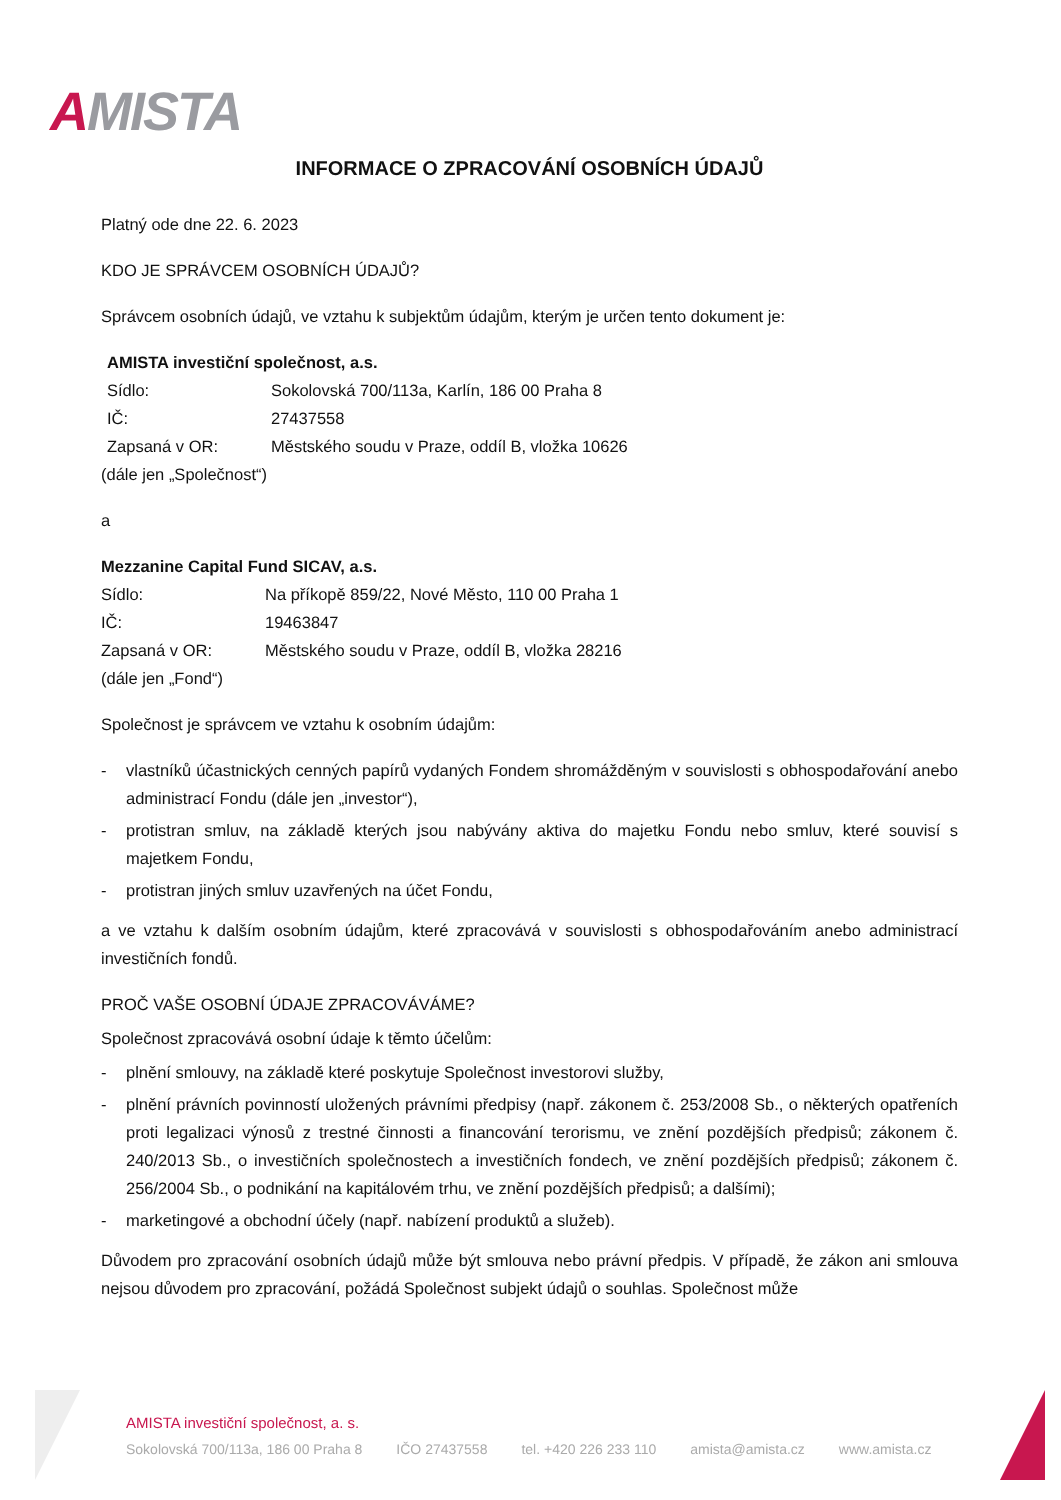AMISTA
INFORMACE O ZPRACOVÁNÍ OSOBNÍCH ÚDAJŮ
Platný ode dne 22. 6. 2023
KDO JE SPRÁVCEM OSOBNÍCH ÚDAJŮ?
Správcem osobních údajů, ve vztahu k subjektům údajům, kterým je určen tento dokument je:
AMISTA investiční společnost, a.s.
Sídlo: Sokolovská 700/113a, Karlín, 186 00 Praha 8
IČ: 27437558
Zapsaná v OR: Městského soudu v Praze, oddíl B, vložka 10626
(dále jen „Společnost“)
a
Mezzanine Capital Fund SICAV, a.s.
Sídlo: Na příkopě 859/22, Nové Město, 110 00 Praha 1
IČ: 19463847
Zapsaná v OR: Městského soudu v Praze, oddíl B, vložka 28216
(dále jen „Fond“)
Společnost je správcem ve vztahu k osobním údajům:
- vlastníků účastnických cenných papírů vydaných Fondem shromážděným v souvislosti s obhospodařování anebo administrací Fondu (dále jen „investor“),
- protistran smluv, na základě kterých jsou nabývány aktiva do majetku Fondu nebo smluv, které souvisí s majetkem Fondu,
- protistran jiných smluv uzavřených na účet Fondu,
a ve vztahu k dalším osobním údajům, které zpracovává v souvislosti s obhospodařováním anebo administrací investičních fondů.
PROČ VAŠE OSOBNÍ ÚDAJE ZPRACOVÁVÁME?
Společnost zpracovává osobní údaje k těmto účelům:
- plnění smlouvy, na základě které poskytuje Společnost investorovi služby,
- plnění právních povinností uložených právními předpisy (např. zákonem č. 253/2008 Sb., o některých opatřeních proti legalizaci výnosů z trestné činnosti a financování terorismu, ve znění pozdějších předpisů; zákonem č. 240/2013 Sb., o investičních společnostech a investičních fondech, ve znění pozdějších předpisů; zákonem č. 256/2004 Sb., o podnikání na kapitálovém trhu, ve znění pozdějších předpisů; a dalšími);
- marketingové a obchodní účely (např. nabízení produktů a služeb).
Důvodem pro zpracování osobních údajů může být smlouva nebo právní předpis. V případě, že zákon ani smlouva nejsou důvodem pro zpracování, požádá Společnost subjekt údajů o souhlas. Společnost může
AMISTA investiční společnost, a. s.
Sokolovská 700/113a, 186 00 Praha 8 IČO 27437558 tel. +420 226 233 110 amista@amista.cz www.amista.cz